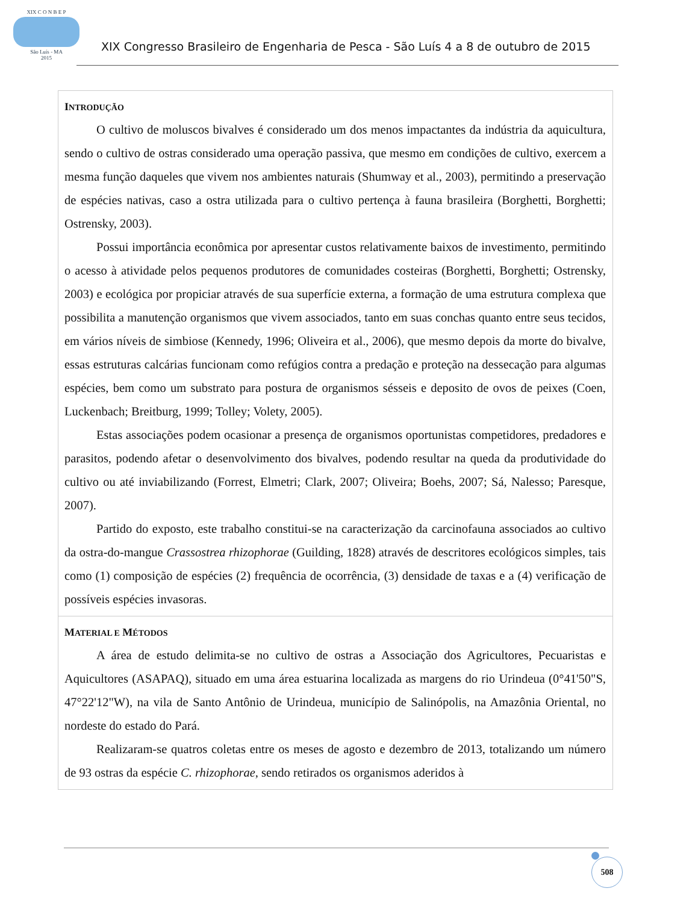XIX C O N B E P
São Luís - MA
2015
XIX Congresso Brasileiro de Engenharia de Pesca - São Luís 4 a 8 de outubro de 2015
INTRODUÇÃO
O cultivo de moluscos bivalves é considerado um dos menos impactantes da indústria da aquicultura, sendo o cultivo de ostras considerado uma operação passiva, que mesmo em condições de cultivo, exercem a mesma função daqueles que vivem nos ambientes naturais (Shumway et al., 2003), permitindo a preservação de espécies nativas, caso a ostra utilizada para o cultivo pertença à fauna brasileira (Borghetti, Borghetti; Ostrensky, 2003).
Possui importância econômica por apresentar custos relativamente baixos de investimento, permitindo o acesso à atividade pelos pequenos produtores de comunidades costeiras (Borghetti, Borghetti; Ostrensky, 2003) e ecológica por propiciar através de sua superfície externa, a formação de uma estrutura complexa que possibilita a manutenção organismos que vivem associados, tanto em suas conchas quanto entre seus tecidos, em vários níveis de simbiose (Kennedy, 1996; Oliveira et al., 2006), que mesmo depois da morte do bivalve, essas estruturas calcárias funcionam como refúgios contra a predação e proteção na dessecação para algumas espécies, bem como um substrato para postura de organismos sésseis e deposito de ovos de peixes (Coen, Luckenbach; Breitburg, 1999; Tolley; Volety, 2005).
Estas associações podem ocasionar a presença de organismos oportunistas competidores, predadores e parasitos, podendo afetar o desenvolvimento dos bivalves, podendo resultar na queda da produtividade do cultivo ou até inviabilizando (Forrest, Elmetri; Clark, 2007; Oliveira; Boehs, 2007; Sá, Nalesso; Paresque, 2007).
Partido do exposto, este trabalho constitui-se na caracterização da carcinofauna associados ao cultivo da ostra-do-mangue Crassostrea rhizophorae (Guilding, 1828) através de descritores ecológicos simples, tais como (1) composição de espécies (2) frequência de ocorrência, (3) densidade de taxas e a (4) verificação de possíveis espécies invasoras.
MATERIAL E MÉTODOS
A área de estudo delimita-se no cultivo de ostras a Associação dos Agricultores, Pecuaristas e Aquicultores (ASAPAQ), situado em uma área estuarina localizada as margens do rio Urindeua (0°41'50"S, 47°22'12"W), na vila de Santo Antônio de Urindeua, município de Salinópolis, na Amazônia Oriental, no nordeste do estado do Pará.
Realizaram-se quatros coletas entre os meses de agosto e dezembro de 2013, totalizando um número de 93 ostras da espécie C. rhizophorae, sendo retirados os organismos aderidos à
508